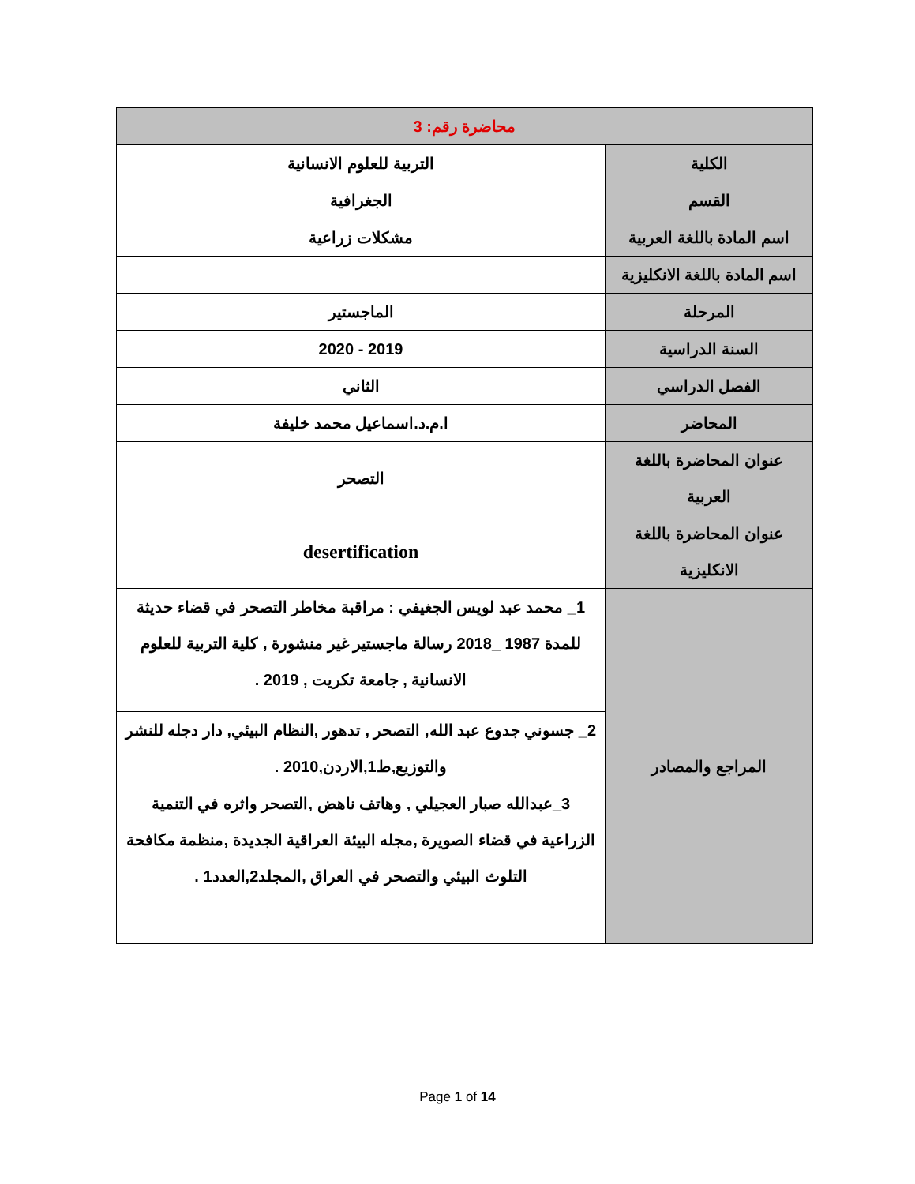| محاضرة رقم: 3 | |
| --- | --- |
| الكلية | التربية للعلوم الانسانية |
| القسم | الجغرافية |
| اسم المادة باللغة العربية | مشكلات زراعية |
| اسم المادة باللغة الانكليزية | |
| المرحلة | الماجستير |
| السنة الدراسية | 2019 - 2020 |
| الفصل الدراسي | الثاني |
| المحاضر | ا.م.د.اسماعيل محمد خليفة |
| عنوان المحاضرة باللغة العربية | التصحر |
| عنوان المحاضرة باللغة الانكليزية | desertification |
| المراجع والمصادر | 1_ محمد عبد لويس الجغيفي : مراقبة مخاطر التصحر في قضاء حديثة للمدة 1987 _2018 رسالة ماجستير غير منشورة , كلية التربية للعلوم الانسانية , جامعة تكريت , 2019 . |
| | 2_ جسوني جدوع عبد الله, التصحر , تدهور ,النظام البيئي, دار دجله للنشر والتوزيع,ط1,الاردن,2010 . |
| | 3_عبدالله صبار العجيلي , وهاتف ناهض ,التصحر واثره في التنمية الزراعية في قضاء الصويرة ,مجله البيئة العراقية الجديدة ,منظمة مكافحة التلوث البيئي والتصحر في العراق ,المجلد2,العدد1 . |
Page 1 of 14